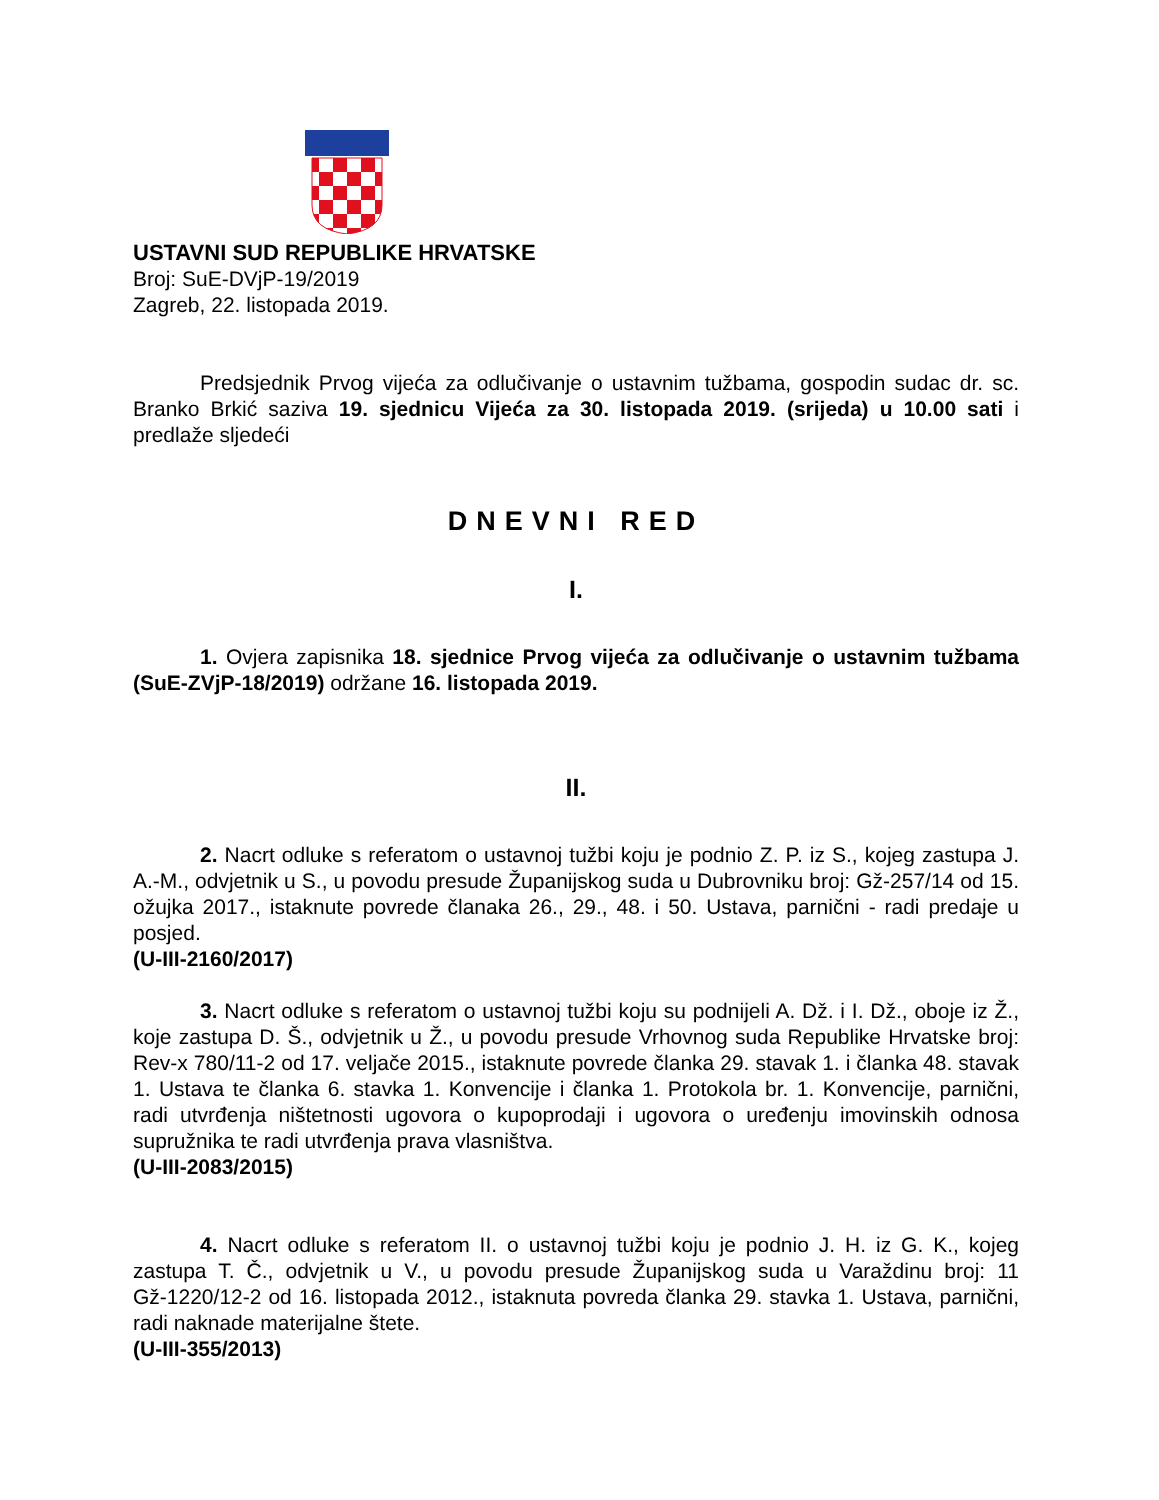USTAVNI SUD REPUBLIKE HRVATSKE
Broj: SuE-DVjP-19/2019
Zagreb, 22. listopada 2019.
Predsjednik Prvog vijeća za odlučivanje o ustavnim tužbama, gospodin sudac dr. sc. Branko Brkić saziva 19. sjednicu Vijeća za 30. listopada 2019. (srijeda) u 10.00 sati i predlaže sljedeći
DNEVNI RED
I.
1. Ovjera zapisnika 18. sjednice Prvog vijeća za odlučivanje o ustavnim tužbama (SuE-ZVjP-18/2019) održane 16. listopada 2019.
II.
2. Nacrt odluke s referatom o ustavnoj tužbi koju je podnio Z. P. iz S., kojeg zastupa J. A.-M., odvjetnik u S., u povodu presude Županijskog suda u Dubrovniku broj: Gž-257/14 od 15. ožujka 2017., istaknute povrede članaka 26., 29., 48. i 50. Ustava, parnični - radi predaje u posjed.
(U-III-2160/2017)
3. Nacrt odluke s referatom o ustavnoj tužbi koju su podnijeli A. Dž. i I. Dž., oboje iz Ž., koje zastupa D. Š., odvjetnik u Ž., u povodu presude Vrhovnog suda Republike Hrvatske broj: Rev-x 780/11-2 od 17. veljače 2015., istaknute povrede članka 29. stavak 1. i članka 48. stavak 1. Ustava te članka 6. stavka 1. Konvencije i članka 1. Protokola br. 1. Konvencije, parnični, radi utvrđenja ništetnosti ugovora o kupoprodaji i ugovora o uređenju imovinskih odnosa supružnika te radi utvrđenja prava vlasništva.
(U-III-2083/2015)
4. Nacrt odluke s referatom II. o ustavnoj tužbi koju je podnio J. H. iz G. K., kojeg zastupa T. Č., odvjetnik u V., u povodu presude Županijskog suda u Varaždinu broj: 11 Gž-1220/12-2 od 16. listopada 2012., istaknuta povreda članka 29. stavka 1. Ustava, parnični, radi naknade materijalne štete.
(U-III-355/2013)